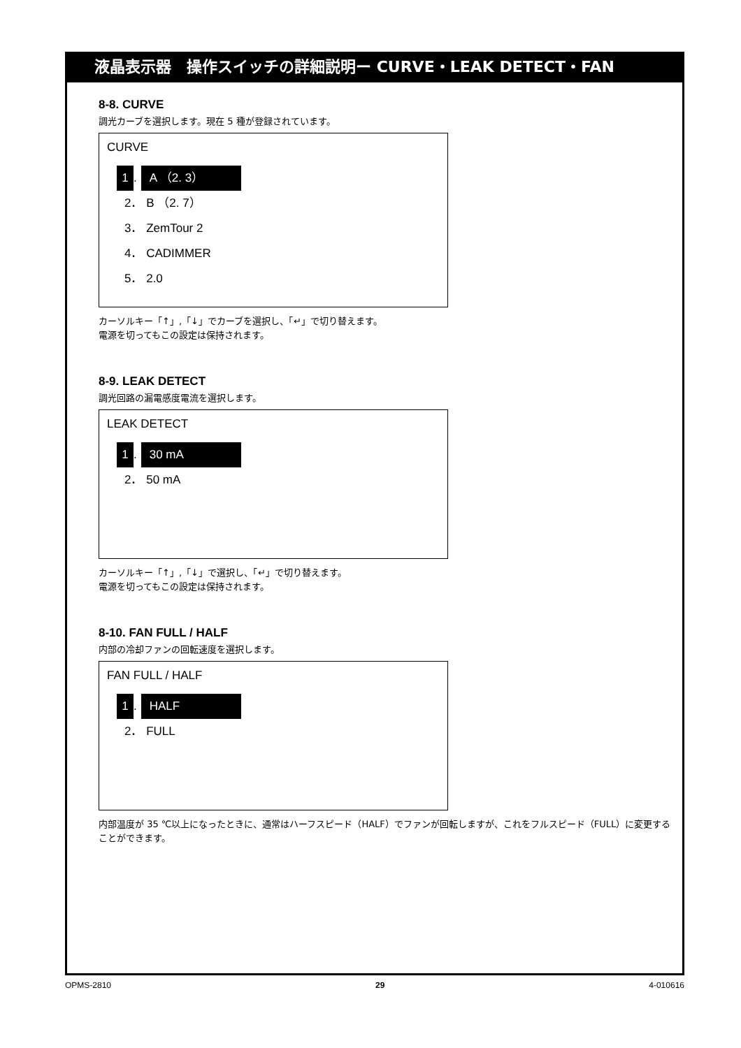液晶表示器　操作スイッチの詳細説明ー CURVE・LEAK DETECT・FAN
8-8. CURVE
調光カーブを選択します。現在 5 種が登録されています。
CURVE
1. A （2. 3）
2． B （2. 7）
3． ZemTour 2
4． CADIMMER
5． 2.0
カーソルキー「↑」,「↓」でカーブを選択し、「↵」で切り替えます。
電源を切ってもこの設定は保持されます。
8-9. LEAK DETECT
調光回路の漏電感度電流を選択します。
LEAK DETECT
1. 30 mA
2． 50 mA
カーソルキー「↑」,「↓」で選択し、「↵」で切り替えます。
電源を切ってもこの設定は保持されます。
8-10. FAN FULL / HALF
内部の冷却ファンの回転速度を選択します。
FAN FULL / HALF
1. HALF
2． FULL
内部温度が 35 ℃以上になったときに、通常はハーフスピード（HALF）でファンが回転しますが、これをフルスピード（FULL）に変更することができます。
OPMS-2810 29 4-010616